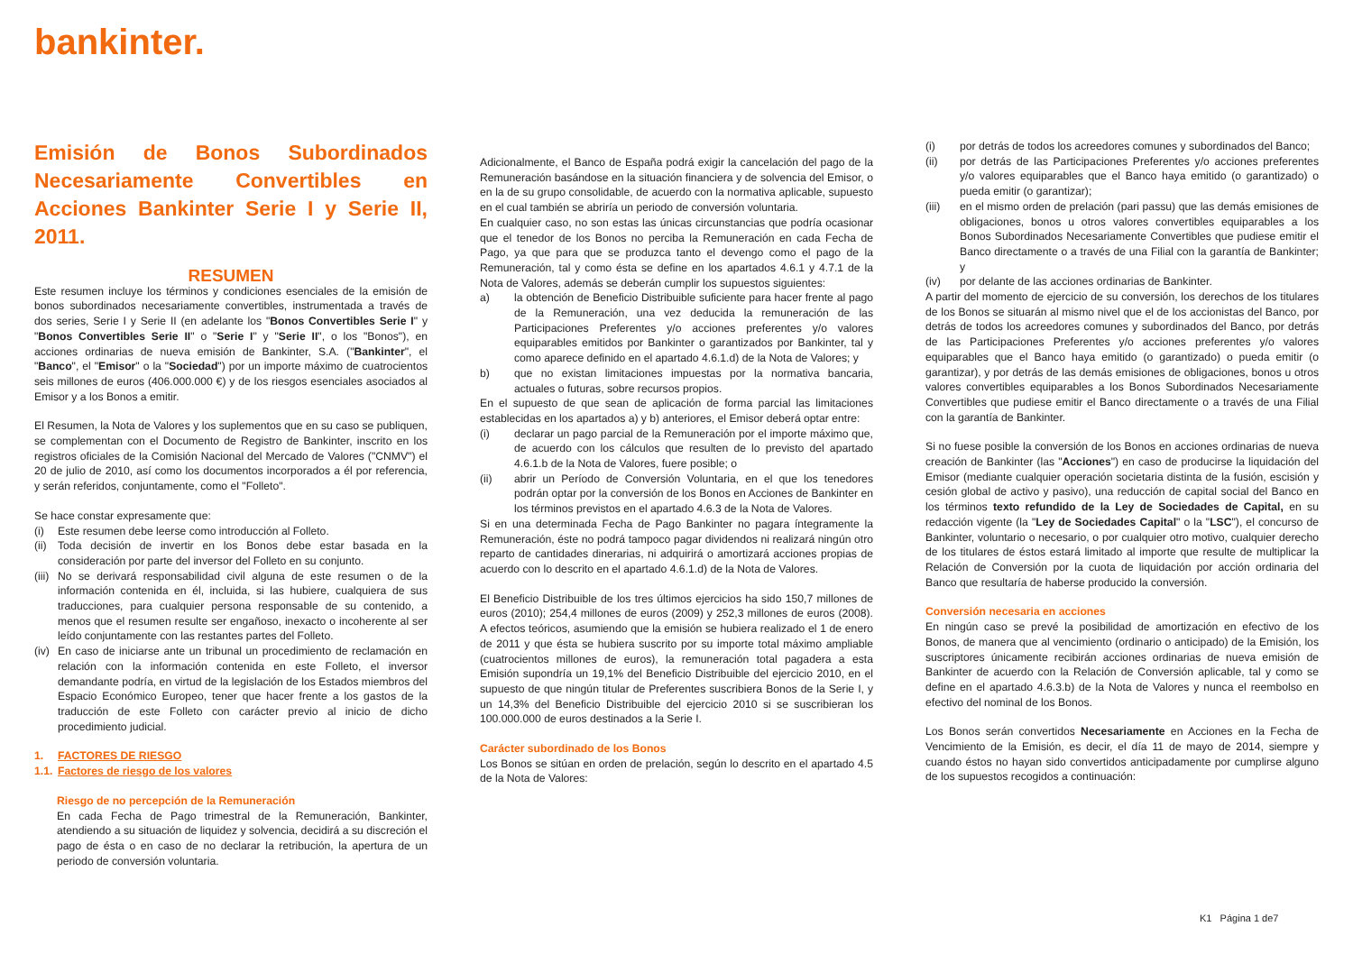bankinter.
Emisión de Bonos Subordinados Necesariamente Convertibles en Acciones Bankinter Serie I y Serie II, 2011.
RESUMEN
Este resumen incluye los términos y condiciones esenciales de la emisión de bonos subordinados necesariamente convertibles, instrumentada a través de dos series, Serie I y Serie II (en adelante los "Bonos Convertibles Serie I" y "Bonos Convertibles Serie II" o "Serie I" y "Serie II", o los "Bonos"), en acciones ordinarias de nueva emisión de Bankinter, S.A. ("Bankinter", el "Banco", el "Emisor" o la "Sociedad") por un importe máximo de cuatrocientos seis millones de euros (406.000.000 €) y de los riesgos esenciales asociados al Emisor y a los Bonos a emitir.
El Resumen, la Nota de Valores y los suplementos que en su caso se publiquen, se complementan con el Documento de Registro de Bankinter, inscrito en los registros oficiales de la Comisión Nacional del Mercado de Valores ("CNMV") el 20 de julio de 2010, así como los documentos incorporados a él por referencia, y serán referidos, conjuntamente, como el "Folleto".
Se hace constar expresamente que:
(i) Este resumen debe leerse como introducción al Folleto.
(ii) Toda decisión de invertir en los Bonos debe estar basada en la consideración por parte del inversor del Folleto en su conjunto.
(iii) No se derivará responsabilidad civil alguna de este resumen o de la información contenida en él, incluida, si las hubiere, cualquiera de sus traducciones, para cualquier persona responsable de su contenido, a menos que el resumen resulte ser engañoso, inexacto o incoherente al ser leído conjuntamente con las restantes partes del Folleto.
(iv) En caso de iniciarse ante un tribunal un procedimiento de reclamación en relación con la información contenida en este Folleto, el inversor demandante podría, en virtud de la legislación de los Estados miembros del Espacio Económico Europeo, tener que hacer frente a los gastos de la traducción de este Folleto con carácter previo al inicio de dicho procedimiento judicial.
1. FACTORES DE RIESGO
1.1. Factores de riesgo de los valores
Riesgo de no percepción de la Remuneración
En cada Fecha de Pago trimestral de la Remuneración, Bankinter, atendiendo a su situación de liquidez y solvencia, decidirá a su discreción el pago de ésta o en caso de no declarar la retribución, la apertura de un periodo de conversión voluntaria.
Adicionalmente, el Banco de España podrá exigir la cancelación del pago de la Remuneración basándose en la situación financiera y de solvencia del Emisor, o en la de su grupo consolidable, de acuerdo con la normativa aplicable, supuesto en el cual también se abriría un periodo de conversión voluntaria.
En cualquier caso, no son estas las únicas circunstancias que podría ocasionar que el tenedor de los Bonos no perciba la Remuneración en cada Fecha de Pago, ya que para que se produzca tanto el devengo como el pago de la Remuneración, tal y como ésta se define en los apartados 4.6.1 y 4.7.1 de la Nota de Valores, además se deberán cumplir los supuestos siguientes:
a) la obtención de Beneficio Distribuible suficiente para hacer frente al pago de la Remuneración, una vez deducida la remuneración de las Participaciones Preferentes y/o acciones preferentes y/o valores equiparables emitidos por Bankinter o garantizados por Bankinter, tal y como aparece definido en el apartado 4.6.1.d) de la Nota de Valores; y
b) que no existan limitaciones impuestas por la normativa bancaria, actuales o futuras, sobre recursos propios.
En el supuesto de que sean de aplicación de forma parcial las limitaciones establecidas en los apartados a) y b) anteriores, el Emisor deberá optar entre:
(i) declarar un pago parcial de la Remuneración por el importe máximo que, de acuerdo con los cálculos que resulten de lo previsto del apartado 4.6.1.b de la Nota de Valores, fuere posible; o
(ii) abrir un Período de Conversión Voluntaria, en el que los tenedores podrán optar por la conversión de los Bonos en Acciones de Bankinter en los términos previstos en el apartado 4.6.3 de la Nota de Valores.
Si en una determinada Fecha de Pago Bankinter no pagara íntegramente la Remuneración, éste no podrá tampoco pagar dividendos ni realizará ningún otro reparto de cantidades dinerarias, ni adquirirá o amortizará acciones propias de acuerdo con lo descrito en el apartado 4.6.1.d) de la Nota de Valores.
El Beneficio Distribuible de los tres últimos ejercicios ha sido 150,7 millones de euros (2010); 254,4 millones de euros (2009) y 252,3 millones de euros (2008). A efectos teóricos, asumiendo que la emisión se hubiera realizado el 1 de enero de 2011 y que ésta se hubiera suscrito por su importe total máximo ampliable (cuatrocientos millones de euros), la remuneración total pagadera a esta Emisión supondría un 19,1% del Beneficio Distribuible del ejercicio 2010, en el supuesto de que ningún titular de Preferentes suscribiera Bonos de la Serie I, y un 14,3% del Beneficio Distribuible del ejercicio 2010 si se suscribieran los 100.000.000 de euros destinados a la Serie I.
Carácter subordinado de los Bonos
Los Bonos se sitúan en orden de prelación, según lo descrito en el apartado 4.5 de la Nota de Valores:
(i) por detrás de todos los acreedores comunes y subordinados del Banco;
(ii) por detrás de las Participaciones Preferentes y/o acciones preferentes y/o valores equiparables que el Banco haya emitido (o garantizado) o pueda emitir (o garantizar);
(iii) en el mismo orden de prelación (pari passu) que las demás emisiones de obligaciones, bonos u otros valores convertibles equiparables a los Bonos Subordinados Necesariamente Convertibles que pudiese emitir el Banco directamente o a través de una Filial con la garantía de Bankinter; y
(iv) por delante de las acciones ordinarias de Bankinter.
A partir del momento de ejercicio de su conversión, los derechos de los titulares de los Bonos se situarán al mismo nivel que el de los accionistas del Banco, por detrás de todos los acreedores comunes y subordinados del Banco, por detrás de las Participaciones Preferentes y/o acciones preferentes y/o valores equiparables que el Banco haya emitido (o garantizado) o pueda emitir (o garantizar), y por detrás de las demás emisiones de obligaciones, bonos u otros valores convertibles equiparables a los Bonos Subordinados Necesariamente Convertibles que pudiese emitir el Banco directamente o a través de una Filial con la garantía de Bankinter.
Si no fuese posible la conversión de los Bonos en acciones ordinarias de nueva creación de Bankinter (las "Acciones") en caso de producirse la liquidación del Emisor (mediante cualquier operación societaria distinta de la fusión, escisión y cesión global de activo y pasivo), una reducción de capital social del Banco en los términos texto refundido de la Ley de Sociedades de Capital, en su redacción vigente (la "Ley de Sociedades Capital" o la "LSC"), el concurso de Bankinter, voluntario o necesario, o por cualquier otro motivo, cualquier derecho de los titulares de éstos estará limitado al importe que resulte de multiplicar la Relación de Conversión por la cuota de liquidación por acción ordinaria del Banco que resultaría de haberse producido la conversión.
Conversión necesaria en acciones
En ningún caso se prevé la posibilidad de amortización en efectivo de los Bonos, de manera que al vencimiento (ordinario o anticipado) de la Emisión, los suscriptores únicamente recibirán acciones ordinarias de nueva emisión de Bankinter de acuerdo con la Relación de Conversión aplicable, tal y como se define en el apartado 4.6.3.b) de la Nota de Valores y nunca el reembolso en efectivo del nominal de los Bonos.
Los Bonos serán convertidos Necesariamente en Acciones en la Fecha de Vencimiento de la Emisión, es decir, el día 11 de mayo de 2014, siempre y cuando éstos no hayan sido convertidos anticipadamente por cumplirse alguno de los supuestos recogidos a continuación:
K1 Página 1 de7